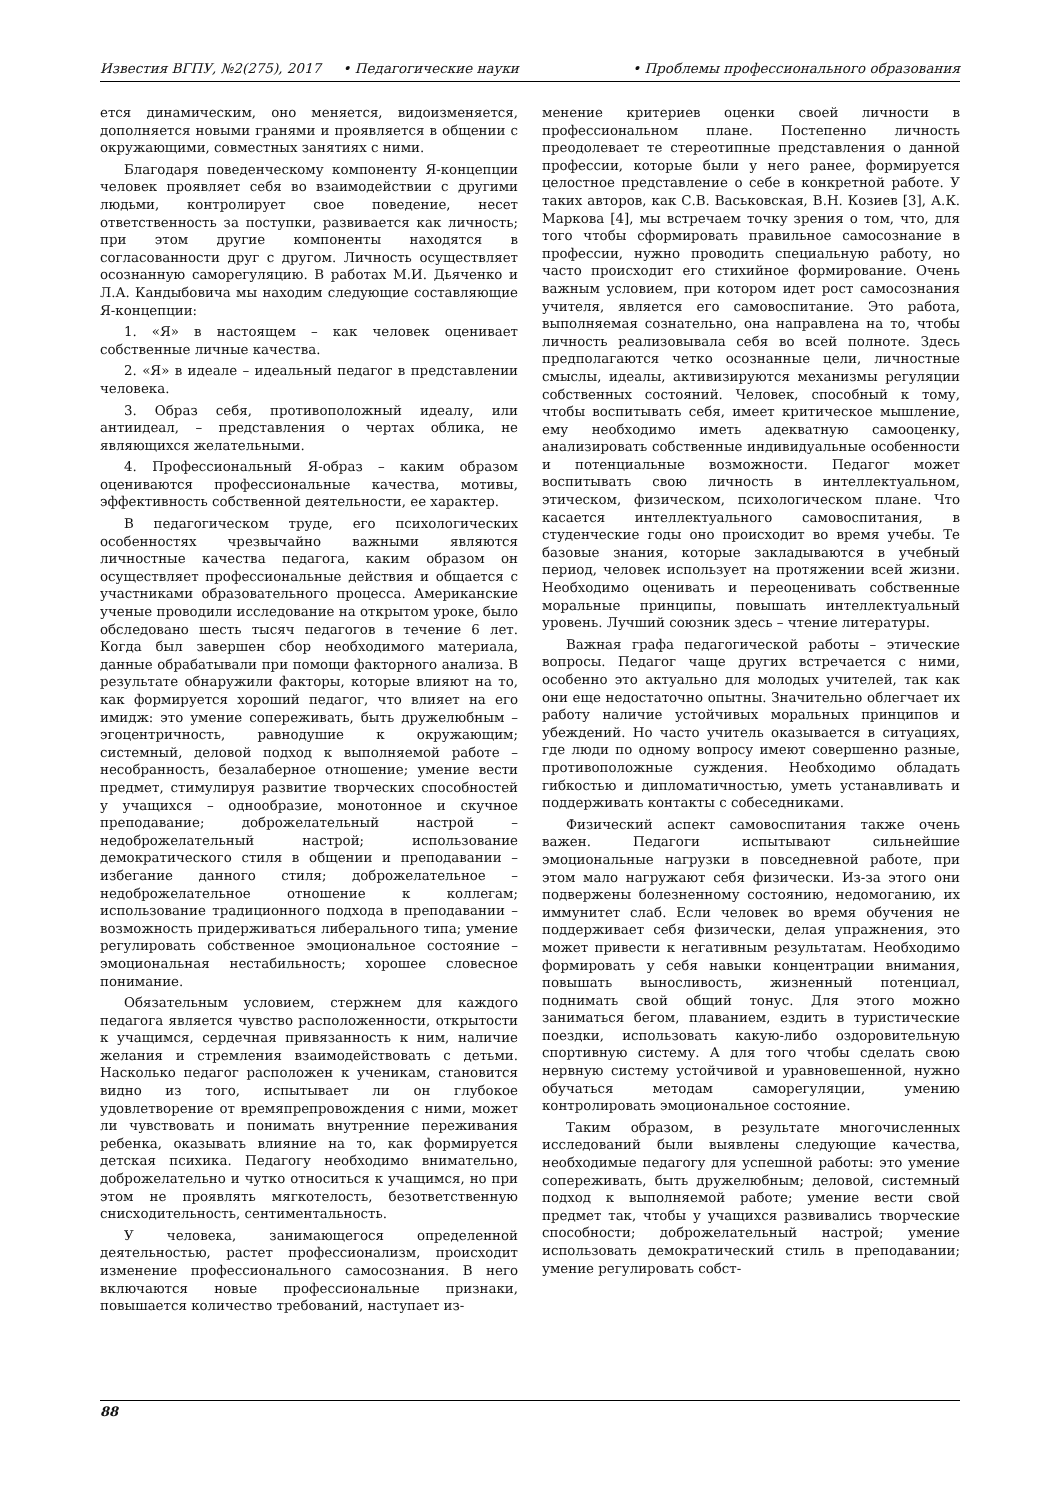Известия ВГПУ, №2(275), 2017 • Педагогические науки • Проблемы профессионального образования
ется динамическим, оно меняется, видоизменяется, дополняется новыми гранями и проявляется в общении с окружающими, совместных занятиях с ними.
Благодаря поведенческому компоненту Я-концепции человек проявляет себя во взаимодействии с другими людьми, контролирует свое поведение, несет ответственность за поступки, развивается как личность; при этом другие компоненты находятся в согласованности друг с другом. Личность осуществляет осознанную саморегуляцию. В работах М.И. Дьяченко и Л.А. Кандыбовича мы находим следующие составляющие Я-концепции:
1. «Я» в настоящем – как человек оценивает собственные личные качества.
2. «Я» в идеале – идеальный педагог в представлении человека.
3. Образ себя, противоположный идеалу, или антиидеал, – представления о чертах облика, не являющихся желательными.
4. Профессиональный Я-образ – каким образом оцениваются профессиональные качества, мотивы, эффективность собственной деятельности, ее характер.
В педагогическом труде, его психологических особенностях чрезвычайно важными являются личностные качества педагога, каким образом он осуществляет профессиональные действия и общается с участниками образовательного процесса. Американские ученые проводили исследование на открытом уроке, было обследовано шесть тысяч педагогов в течение 6 лет. Когда был завершен сбор необходимого материала, данные обрабатывали при помощи факторного анализа. В результате обнаружили факторы, которые влияют на то, как формируется хороший педагог, что влияет на его имидж: это умение сопереживать, быть дружелюбным – эгоцентричность, равнодушие к окружающим; системный, деловой подход к выполняемой работе – несобранность, безалаберное отношение; умение вести предмет, стимулируя развитие творческих способностей у учащихся – однообразие, монотонное и скучное преподавание; доброжелательный настрой – недоброжелательный настрой; использование демократического стиля в общении и преподавании – избегание данного стиля; доброжелательное – недоброжелательное отношение к коллегам; использование традиционного подхода в преподавании – возможность придерживаться либерального типа; умение регулировать собственное эмоциональное состояние – эмоциональная нестабильность; хорошее словесное понимание.
Обязательным условием, стержнем для каждого педагога является чувство расположенности, открытости к учащимся, сердечная привязанность к ним, наличие желания и стремления взаимодействовать с детьми. Насколько педагог расположен к ученикам, становится видно из того, испытывает ли он глубокое удовлетворение от времяпрепровождения с ними, может ли чувствовать и понимать внутренние переживания ребенка, оказывать влияние на то, как формируется детская психика. Педагогу необходимо внимательно, доброжелательно и чутко относиться к учащимся, но при этом не проявлять мягкотелость, безответственную снисходительность, сентиментальность.
У человека, занимающегося определенной деятельностью, растет профессионализм, происходит изменение профессионального самосознания. В него включаются новые профессиональные признаки, повышается количество требований, наступает из-
менение критериев оценки своей личности в профессиональном плане. Постепенно личность преодолевает те стереотипные представления о данной профессии, которые были у него ранее, формируется целостное представление о себе в конкретной работе. У таких авторов, как С.В. Васьковская, В.Н. Козиев [3], А.К. Маркова [4], мы встречаем точку зрения о том, что, для того чтобы сформировать правильное самосознание в профессии, нужно проводить специальную работу, но часто происходит его стихийное формирование. Очень важным условием, при котором идет рост самосознания учителя, является его самовоспитание. Это работа, выполняемая сознательно, она направлена на то, чтобы личность реализовывала себя во всей полноте. Здесь предполагаются четко осознанные цели, личностные смыслы, идеалы, активизируются механизмы регуляции собственных состояний. Человек, способный к тому, чтобы воспитывать себя, имеет критическое мышление, ему необходимо иметь адекватную самооценку, анализировать собственные индивидуальные особенности и потенциальные возможности. Педагог может воспитывать свою личность в интеллектуальном, этическом, физическом, психологическом плане. Что касается интеллектуального самовоспитания, в студенческие годы оно происходит во время учебы. Те базовые знания, которые закладываются в учебный период, человек использует на протяжении всей жизни. Необходимо оценивать и переоценивать собственные моральные принципы, повышать интеллектуальный уровень. Лучший союзник здесь – чтение литературы.
Важная графа педагогической работы – этические вопросы. Педагог чаще других встречается с ними, особенно это актуально для молодых учителей, так как они еще недостаточно опытны. Значительно облегчает их работу наличие устойчивых моральных принципов и убеждений. Но часто учитель оказывается в ситуациях, где люди по одному вопросу имеют совершенно разные, противоположные суждения. Необходимо обладать гибкостью и дипломатичностью, уметь устанавливать и поддерживать контакты с собеседниками.
Физический аспект самовоспитания также очень важен. Педагоги испытывают сильнейшие эмоциональные нагрузки в повседневной работе, при этом мало нагружают себя физически. Из-за этого они подвержены болезненному состоянию, недомоганию, их иммунитет слаб. Если человек во время обучения не поддерживает себя физически, делая упражнения, это может привести к негативным результатам. Необходимо формировать у себя навыки концентрации внимания, повышать выносливость, жизненный потенциал, поднимать свой общий тонус. Для этого можно заниматься бегом, плаванием, ездить в туристические поездки, использовать какую-либо оздоровительную спортивную систему. А для того чтобы сделать свою нервную систему устойчивой и уравновешенной, нужно обучаться методам саморегуляции, умению контролировать эмоциональное состояние.
Таким образом, в результате многочисленных исследований были выявлены следующие качества, необходимые педагогу для успешной работы: это умение сопереживать, быть дружелюбным; деловой, системный подход к выполняемой работе; умение вести свой предмет так, чтобы у учащихся развивались творческие способности; доброжелательный настрой; умение использовать демократический стиль в преподавании; умение регулировать собст-
88